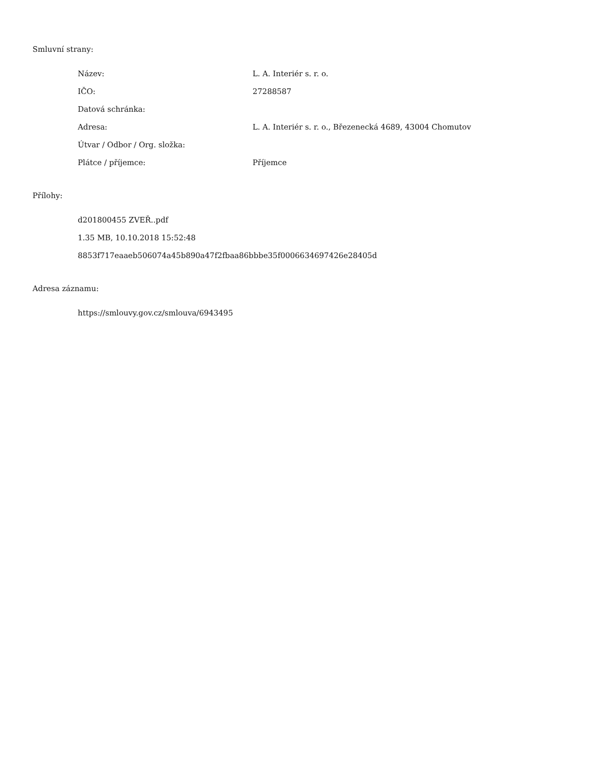Smluvní strany:
| Název: | L. A. Interiér s. r. o. |
| IČO: | 27288587 |
| Datová schránka: | |
| Adresa: | L. A. Interiér s. r. o., Březenecká 4689, 43004 Chomutov |
| Útvar / Odbor / Org. složka: | |
| Plátce / příjemce: | Příjemce |
Přílohy:
d201800455 ZVEŘ..pdf
1.35 MB, 10.10.2018 15:52:48
8853f717eaaeb506074a45b890a47f2fbaa86bbbe35f0006634697426e28405d
Adresa záznamu:
https://smlouvy.gov.cz/smlouva/6943495